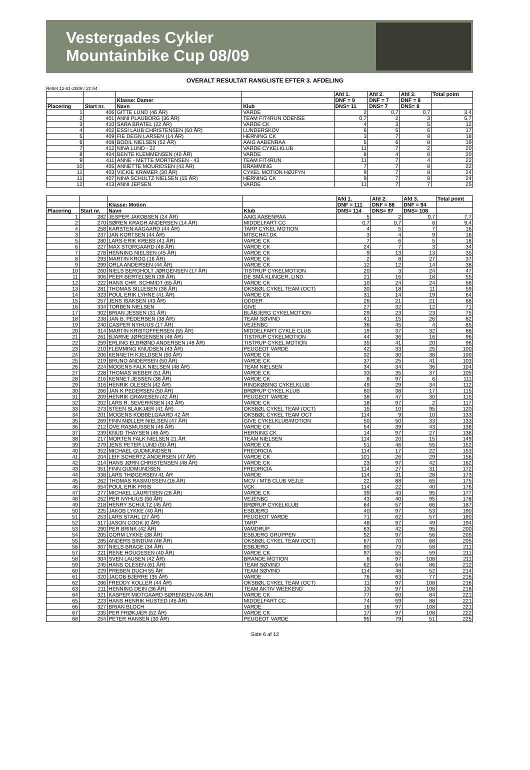Vestergades Cykler
Mountainbike Cup 08/09
OVERALT RESULTAT RANGLISTE EFTER 3. AFDELING
Rettet 12-01-2009 / 21:54
| | | | | Afd 1. | Afd 2. | Afd 3. | Total point |
| --- | --- | --- | --- | --- | --- | --- | --- |
| | | Klasse: Damer | | DNF = 9 | DNF = 7 | DNF = 8 | |
| Placering | Start nr. | Navn | Klub | DNS= 11 | DNS= 7 | DNS= 8 | |
| 1 | 406 | GITTE LUND (46 ÅR) | VARDE | 2 | 0,7 | 0,7 | 3,4 |
| 2 | 401 | ANNI PLAUBORG (36 ÅR) | TEAM FIT4RUN ODENSE | 0,7 | 2 | 3 | 5,7 |
| 3 | 410 | SARA BRATEL (22 ÅR) | VARDE CK | 4 | 3 | 5 | 12 |
| 4 | 402 | ESSI LAUB CHRISTENSEN (50 ÅR) | LUNDERSKOV | 6 | 5 | 6 | 17 |
| 5 | 409 | FIE DEGN LARSEN (14 ÅR) | HERNING CK | 3 | 7 | 8 | 18 |
| 6 | 408 | BODIL NIELSEN (52 ÅR) | AAIG AABENRAA | 5 | 6 | 8 | 19 |
| 7 | 412 | NINA LUND - 22 | VARDE CYKELKLUB | 11 | 7 | 2 | 20 |
| 8 | 404 | BENTE KLEMMENSEN (40 ÅR) | VARDE | 8 | 4 | 8 | 20 |
| 9 | 411 | ANNE - METTE MORTENSEN - 43 | TEAM FIT4RUN | 11 | 7 | 4 | 22 |
| 10 | 405 | ANNETTE MOURIDSEN (43 ÅR) | BRAMMING | 7 | 7 | 8 | 22 |
| 11 | 403 | VICKIE KRAMER (30 ÅR) | CYKEL MOTION HØJFYN | 9 | 7 | 8 | 24 |
| 11 | 407 | NINA SCHULTZ NIELSEN (15 ÅR) | HERNING CK | 9 | 7 | 8 | 24 |
| 12 | 413 | ANNI JEPSEN | VARDE | 11 | 7 | 7 | 25 |
| | | | | Afd 1. | Afd 2. | Afd 3. | Total point |
| --- | --- | --- | --- | --- | --- | --- | --- |
| | | Klasse: Motion | | DNF = 111 | DNF = 88 | DNF = 94 | |
| Placering | Start nr. | Navn | Klub | DNS= 114 | DNS= 97 | DNS= 108 | |
| 1 | 282 | JESPER JAKOBSEN (24 ÅR) | AAIG AABENRAA | 5 | 2 | 0,7 | 7,7 |
| 2 | 270 | SØREN KRAGH ANDERSEN (14 ÅR) | MIDDELFART CC | 0,7 | 0,7 | 8 | 9,4 |
| 4 | 258 | KARSTEN AAGAARD (44 ÅR) | TARP CYKEL MOTION | 4 | 5 | 7 | 16 |
| 3 | 237 | JAN KORTSEN (44 ÅR) | MTBCHAT.DK | 3 | 4 | 9 | 16 |
| 5 | 280 | LARS-ERIK KREBS (41 ÅR) | VARDE CK | 7 | 6 | 5 | 18 |
| 6 | 227 | MAX STORGAARD (48 ÅR) | VARDE CK | 24 | 7 | 3 | 34 |
| 7 | 278 | HENNING NIELSEN (45 ÅR) | VARDE CK | 9 | 13 | 13 | 35 |
| 8 | 293 | MARTIN KROG (16 ÅR) | VARDE CK | 2 | 8 | 27 | 37 |
| 9 | 299 | ORLA ANDERSEN (44 ÅR) | VARDE CK | 12 | 12 | 14 | 38 |
| 10 | 260 | NIELS BERGHOLT JØRGENSEN (17 ÅR) | TISTRUP CYKELMOTION | 20 | 3 | 24 | 47 |
| 11 | 306 | PEER BERTELSEN (39 ÅR) | DE SMÅ KLINGER, LIND | 21 | 16 | 18 | 55 |
| 12 | 222 | HANS CHR. SCHMIDT (65 ÅR) | VARDE CK | 10 | 24 | 24 | 58 |
| 13 | 281 | THOMAS SILLESEN (38 ÅR) | OKSBØL CYKEL TEAM (OCT) | 30 | 18 | 11 | 59 |
| 14 | 323 | POUL ERIK LYHNE (41 ÅR) | VARDE CK | 31 | 14 | 19 | 64 |
| 15 | 257 | JENS ISAKSEN (43 ÅR) | ODDER | 26 | 21 | 21 | 68 |
| 16 | 334 | TORBEN NIELSEN | GIVE | 27 | 32 | 12 | 71 |
| 17 | 302 | BRIAN JESSEN (31 ÅR) | BLÅBJERG CYKELMOTION | 29 | 23 | 23 | 75 |
| 18 | 238 | JAN B. PEDERSEN (38 ÅR) | TEAM SØVIND | 41 | 15 | 26 | 82 |
| 19 | 240 | CASPER NYHUUS (17 ÅR) | VEJENBC | 36 | 45 | 4 | 85 |
| 20 | 314 | MARTIN KRISTOFFERSEN (55 ÅR) | MIDDELFART CYKLE CLUB | 19 | 37 | 32 | 88 |
| 21 | 261 | BJARNE JØRGENSEN (48 ÅR) | TISTRUP CYKELMOTION | 44 | 36 | 16 | 96 |
| 22 | 259 | ERLING ELBRØND ANDERSEN (48 ÅR) | TISTRUP CYKEL MOTION | 35 | 41 | 20 | 96 |
| 23 | 210 | FLEMMING KNUDSEN (43 ÅR) | PEUGEOT VARDE | 42 | 33 | 25 | 100 |
| 24 | 206 | KENNETH KJELDSEN (50 ÅR) | VARDE CK | 32 | 30 | 38 | 100 |
| 25 | 219 | BRUNO ANDERSEN (50 ÅR) | VARDE CK | 37 | 25 | 41 | 103 |
| 26 | 224 | MOGENS FALK NIELSEN (48 ÅR) | TEAM NIELSEN | 34 | 34 | 36 | 104 |
| 27 | 228 | THOMAS WEBER (51 ÅR) | VARDE CK | 33 | 35 | 37 | 105 |
| 28 | 216 | KENNET JESSEN (38 ÅR) | VARDE CK | 8 | 97 | 6 | 111 |
| 29 | 316 | HENRIK OLESEN (42 ÅR) | RINGKØBING CYKELKLUB | 49 | 29 | 34 | 112 |
| 30 | 266 | JAN K PEDERSEN (50 ÅR) | BRØRUP CYKEL KLUB | 60 | 38 | 17 | 115 |
| 31 | 209 | HENRIK GRAVESEN (42 ÅR) | PEUGEOT VARDE | 38 | 47 | 30 | 115 |
| 32 | 202 | LARS R. SEVERINSEN (42 ÅR) | VARDE CK | 18 | 97 | 2 | 117 |
| 33 | 273 | STEEN SLAIKJÆR (41 ÅR) | OKSBØL CYKEL TEAM (OCT) | 15 | 10 | 95 | 120 |
| 34 | 201 | MOGENS KOBBELGAARD 42 ÅR | OKSBØL CYKEL TEAM OCT | 114 | 9 | 10 | 133 |
| 35 | 269 | FINN MØLLER NIELSEN (47 ÅR) | GIVE CYKELKLUB/MOTION | 50 | 50 | 33 | 133 |
| 36 | 212 | OVE RASMUSSEN (46 ÅR) | VARDE CK | 54 | 39 | 43 | 136 |
| 37 | 239 | KNUD THAYSEN (46 ÅR) | HERNING CK | 14 | 97 | 27 | 138 |
| 38 | 217 | MORTEN FALK NIELSEN 21 ÅR | TEAM NIELSEN | 114 | 20 | 15 | 149 |
| 39 | 279 | JENS PETER LUND (50 ÅR) | VARDE CK | 51 | 46 | 55 | 152 |
| 40 | 352 | MICHAEL GUDMUNDSEN | FREDRICIA | 114 | 17 | 22 | 153 |
| 41 | 204 | LEIF SCHERTZ ANDERSEN (47 ÅR) | VARDE CK | 101 | 26 | 29 | 156 |
| 42 | 214 | HANS JØRN CHRISTENSEN (48 ÅR) | VARDE CK | 23 | 97 | 42 | 162 |
| 43 | 351 | FINN GUDMUNDSEN | FREDRICIA | 114 | 27 | 31 | 172 |
| 44 | 338 | LARS THØGERSEN 41 ÅR | VARDE | 114 | 31 | 28 | 173 |
| 45 | 262 | THOMAS RASMUSSEN (16 ÅR) | MCV / MTB CLUB VEJLE | 22 | 88 | 65 | 175 |
| 46 | 354 | POUL ERIK FRIIS | VCK | 114 | 22 | 40 | 176 |
| 47 | 277 | MICHAEL LAURITSEN (28 ÅR) | VARDE CK | 39 | 43 | 95 | 177 |
| 48 | 252 | PER NYHUUS (50 ÅR) | VEJENBC | 43 | 40 | 95 | 178 |
| 49 | 218 | HENRY SCHULTZ (45 ÅR) | BRØRUP CYKELKLUB | 64 | 57 | 66 | 187 |
| 50 | 225 | JAKOB LYKKE (40 ÅR) | ESBJERG | 40 | 97 | 53 | 190 |
| 51 | 253 | LARS STAHL (27 ÅR) | PEUGEOT VARDE | 71 | 62 | 57 | 190 |
| 52 | 317 | JASON COOK (0 ÅR) | TARP | 48 | 97 | 49 | 194 |
| 53 | 290 | PER BRINK (42 ÅR) | VAMDRUP | 63 | 42 | 95 | 200 |
| 54 | 205 | GORM LYKKE (38 ÅR) | ESBJERG GRUPPEN | 52 | 97 | 56 | 205 |
| 55 | 285 | ANDERS SINDUM (48 ÅR) | OKSBØL CYKEL TEAM (OCT) | 67 | 70 | 68 | 205 |
| 56 | 307 | NIELS BRAGE (34 ÅR) | ESBJERG | 80 | 73 | 58 | 211 |
| 57 | 221 | RENE HOUGESEN (40 ÅR) | VARDE CK | 97 | 55 | 59 | 211 |
| 58 | 304 | SVEN LAUSEN (42 ÅR) | BRANDE MOTION | 6 | 97 | 108 | 211 |
| 59 | 245 | HANS OLESEN (61 ÅR) | TEAM SØVIND | 62 | 64 | 86 | 212 |
| 60 | 229 | PREBEN DUCH 55 ÅR | TEAM SØVIND | 114 | 48 | 52 | 214 |
| 61 | 320 | JACOB BJERRE (35 ÅR) | VARDE | 76 | 63 | 77 | 216 |
| 62 | 286 | FREDDY KOLLER (44 ÅR) | OKSBØL CYKEL TEAM (OCT) | 11 | 97 | 108 | 216 |
| 63 | 211 | HENNING DEIN (36 ÅR) | TEAM AKTIV WEEKEND | 13 | 97 | 108 | 218 |
| 64 | 321 | KASPER MIDTGAARD SØRENSEN (46 ÅR) | VARDE CK | 77 | 60 | 84 | 221 |
| 65 | 223 | HANS HENRIK HUSTED (46 ÅR) | MIDDELFART CC | 74 | 59 | 88 | 221 |
| 66 | 327 | BRIAN BLOCH | VARDE | 16 | 97 | 108 | 221 |
| 67 | 235 | PER FRØKJÆR (52 ÅR) | VARDE CK | 17 | 97 | 108 | 222 |
| 68 | 254 | PETER HANSEN (30 ÅR) | PEUGEOT VARDE | 95 | 79 | 51 | 225 |
Side 6 af 12